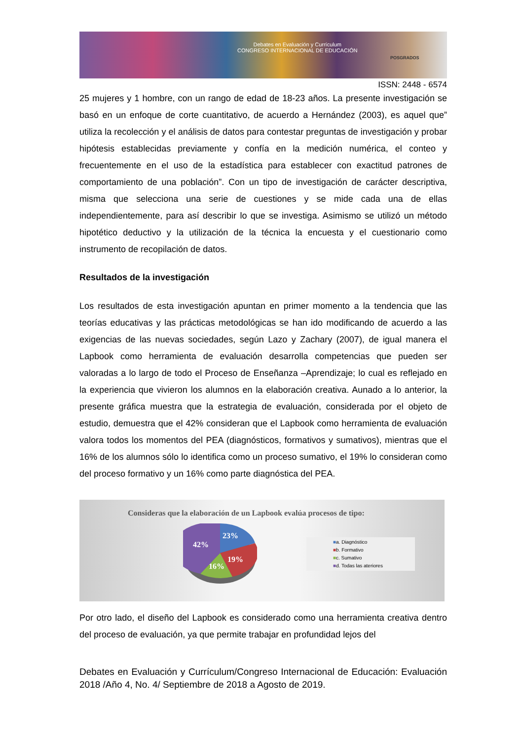Debates en Evaluación y Currículum
CONGRESO INTERNACIONAL DE EDUCACIÓN
POSGRADOS
ISSN: 2448 - 6574
25 mujeres y 1 hombre, con un rango de edad de 18-23 años. La presente investigación se basó en un enfoque de corte cuantitativo, de acuerdo a Hernández (2003), es aquel que” utiliza la recolección y el análisis de datos para contestar preguntas de investigación y probar hipótesis establecidas previamente y confía en la medición numérica, el conteo y frecuentemente en el uso de la estadística para establecer con exactitud patrones de comportamiento de una población”. Con un tipo de investigación de carácter descriptiva, misma que selecciona una serie de cuestiones y se mide cada una de ellas independientemente, para así describir lo que se investiga. Asimismo se utilizó un método hipotético deductivo y la utilización de la técnica la encuesta y el cuestionario como instrumento de recopilación de datos.
Resultados de la investigación
Los resultados de esta investigación apuntan en primer momento a la tendencia que las teorías educativas y las prácticas metodológicas se han ido modificando de acuerdo a las exigencias de las nuevas sociedades, según Lazo y Zachary (2007), de igual manera el Lapbook como herramienta de evaluación desarrolla competencias que pueden ser valoradas a lo largo de todo el Proceso de Enseñanza –Aprendizaje; lo cual es reflejado en la experiencia que vivieron los alumnos en la elaboración creativa. Aunado a lo anterior, la presente gráfica muestra que la estrategia de evaluación, considerada por el objeto de estudio, demuestra que el 42% consideran que el Lapbook como herramienta de evaluación valora todos los momentos del PEA (diagnósticos, formativos y sumativos), mientras que el 16% de los alumnos sólo lo identifica como un proceso sumativo, el 19% lo consideran como del proceso formativo y un 16% como parte diagnóstica del PEA.
Consideras que la elaboración de un Lapbook evalúa procesos de tipo:
42%
23%
19%
16%
■a. Diagnóstico
■b. Formativo
■c. Sumativo
■d. Todas las ateriores
Por otro lado, el diseño del Lapbook es considerado como una herramienta creativa dentro del proceso de evaluación, ya que permite trabajar en profundidad lejos del
Debates en Evaluación y Currículum/Congreso Internacional de Educación: Evaluación 2018 /Año 4, No. 4/ Septiembre de 2018 a Agosto de 2019.